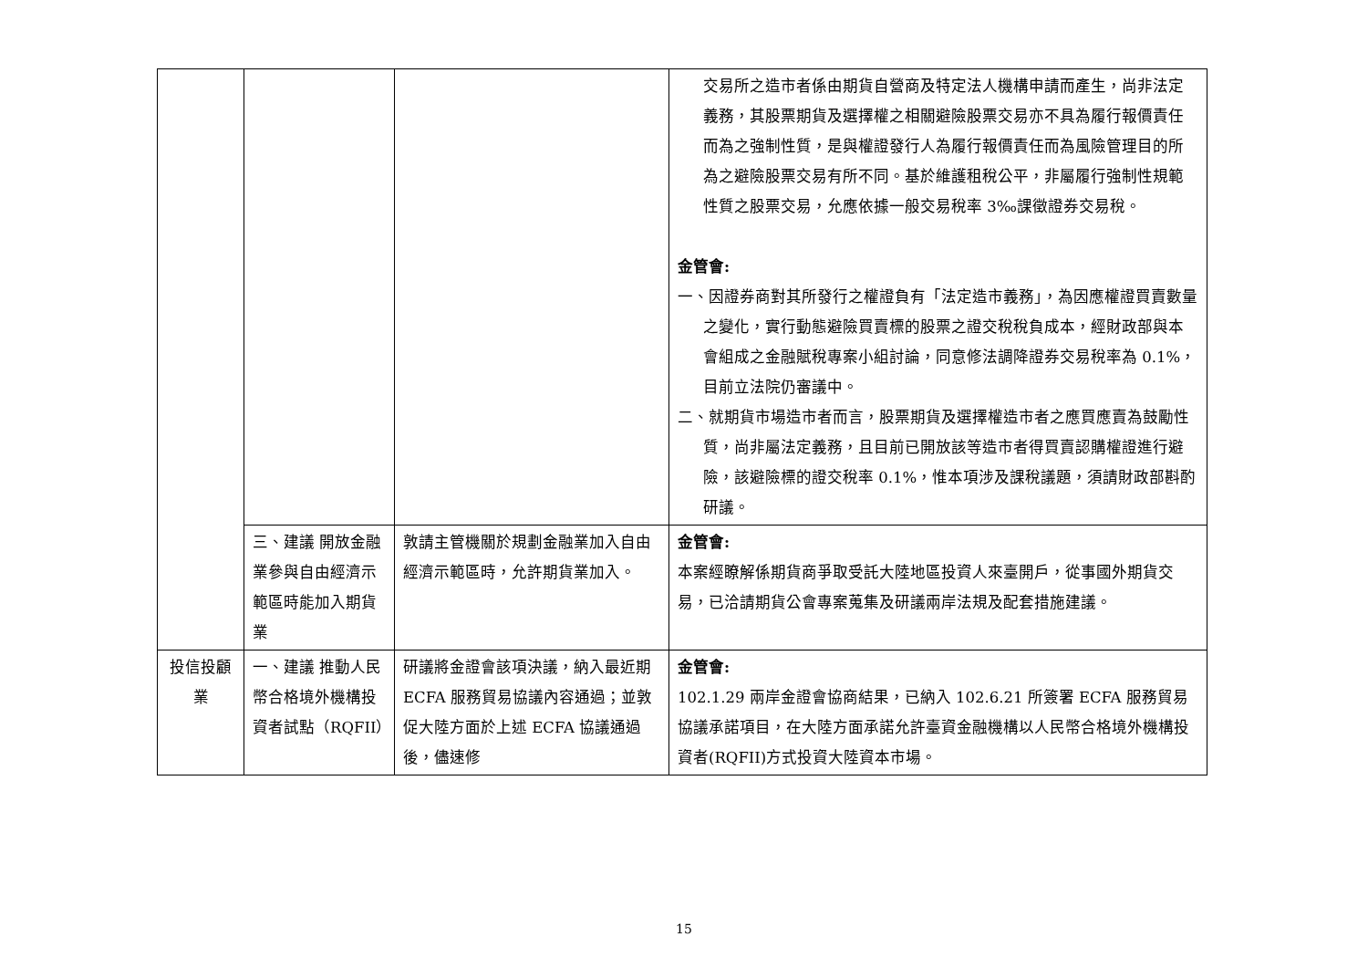| | | | 交易所之造市者係由期貨自營商及特定法人機構申請而產生，尚非法定義務，其股票期貨及選擇權之相關避險股票交易亦不具為履行報價責任而為之強制性質，是與權證發行人為履行報價責任而為風險管理目的所為之避險股票交易有所不同。基於維護租稅公平，非屬履行強制性規範性質之股票交易，允應依據一般交易稅率 3‰課徵證券交易稅。 金管會: 一、因證券商對其所發行之權證負有「法定造市義務」，為因應權證買賣數量之變化，實行動態避險買賣標的股票之證交稅稅負成本，經財政部與本會組成之金融賦稅專案小組討論，同意修法調降證券交易稅率為 0.1%，目前立法院仍審議中。 二、就期貨市場造市者而言，股票期貨及選擇權造市者之應買應賣為鼓勵性質，尚非屬法定義務，且目前已開放該等造市者得買賣認購權證進行避險，該避險標的證交稅率 0.1%，惟本項涉及課稅議題，須請財政部斟酌研議。 |
| | 三、建議 開放金融業參與自由經濟示範區時能加入期貨業 | 敦請主管機關於規劃金融業加入自由經濟示範區時，允許期貨業加入。 | 金管會: 本案經瞭解係期貨商爭取受託大陸地區投資人來臺開戶，從事國外期貨交易，已洽請期貨公會專案蒐集及研議兩岸法規及配套措施建議。 |
| 投信投顧業 | 一、建議 推動人民幣合格境外機構投資者試點（RQFII） | 研議將金證會該項決議，納入最近期 ECFA 服務貿易協議內容通過；並敦促大陸方面於上述 ECFA 協議通過後，儘速修 | 金管會: 102.1.29 兩岸金證會協商結果，已納入 102.6.21 所簽署 ECFA 服務貿易協議承諾項目，在大陸方面承諾允許臺資金融機構以人民幣合格境外機構投資者(RQFII)方式投資大陸資本市場。 |
15